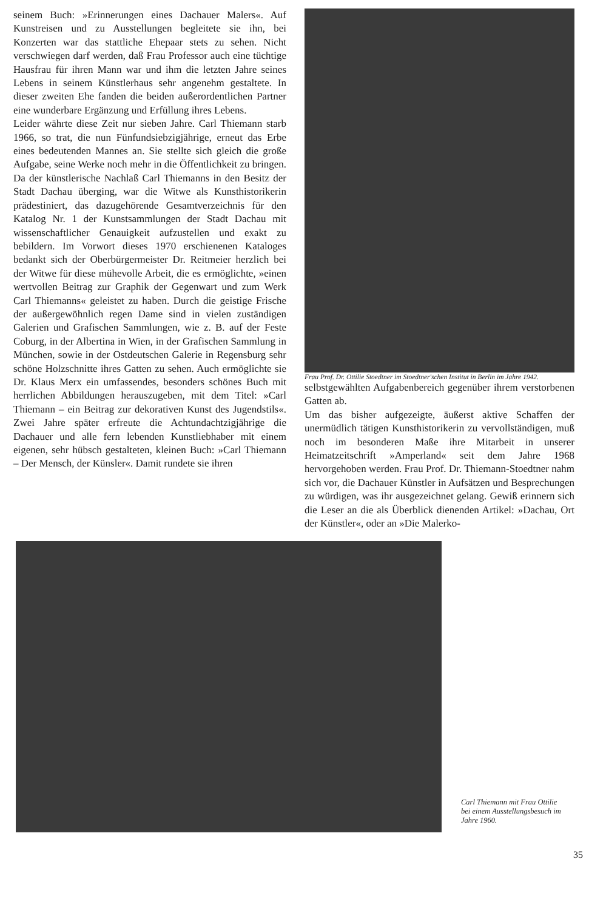seinem Buch: »Erinnerungen eines Dachauer Malers«. Auf Kunstreisen und zu Ausstellungen begleitete sie ihn, bei Konzerten war das stattliche Ehepaar stets zu sehen. Nicht verschwiegen darf werden, daß Frau Professor auch eine tüchtige Hausfrau für ihren Mann war und ihm die letzten Jahre seines Lebens in seinem Künstlerhaus sehr angenehm gestaltete. In dieser zweiten Ehe fanden die beiden außerordentlichen Partner eine wunderbare Ergänzung und Erfüllung ihres Lebens.
Leider währte diese Zeit nur sieben Jahre. Carl Thiemann starb 1966, so trat, die nun Fünfundsiebzigjährige, erneut das Erbe eines bedeutenden Mannes an. Sie stellte sich gleich die große Aufgabe, seine Werke noch mehr in die Öffentlichkeit zu bringen. Da der künstlerische Nachlaß Carl Thiemanns in den Besitz der Stadt Dachau überging, war die Witwe als Kunsthistorikerin prädestiniert, das dazugehörende Gesamtverzeichnis für den Katalog Nr. 1 der Kunstsammlungen der Stadt Dachau mit wissenschaftlicher Genauigkeit aufzustellen und exakt zu bebildern. Im Vorwort dieses 1970 erschienenen Kataloges bedankt sich der Oberbürgermeister Dr. Reitmeier herzlich bei der Witwe für diese mühevolle Arbeit, die es ermöglichte, »einen wertvollen Beitrag zur Graphik der Gegenwart und zum Werk Carl Thiemanns« geleistet zu haben. Durch die geistige Frische der außergewöhnlich regen Dame sind in vielen zuständigen Galerien und Grafischen Sammlungen, wie z. B. auf der Feste Coburg, in der Albertina in Wien, in der Grafischen Sammlung in München, sowie in der Ostdeutschen Galerie in Regensburg sehr schöne Holzschnitte ihres Gatten zu sehen. Auch ermöglichte sie Dr. Klaus Merx ein umfassendes, besonders schönes Buch mit herrlichen Abbildungen herauszugeben, mit dem Titel: »Carl Thiemann – ein Beitrag zur dekorativen Kunst des Jugendstils«. Zwei Jahre später erfreute die Achtundachtzigjährige die Dachauer und alle fern lebenden Kunstliebhaber mit einem eigenen, sehr hübsch gestalteten, kleinen Buch: »Carl Thiemann – Der Mensch, der Künsler«. Damit rundete sie ihren
Frau Prof. Dr. Ottilie Stoedtner im Stoedtner'schen Institut in Berlin im Jahre 1942.
selbstgewählten Aufgabenbereich gegenüber ihrem verstorbenen Gatten ab.
Um das bisher aufgezeigte, äußerst aktive Schaffen der unermüdlich tätigen Kunsthistorikerin zu vervollständigen, muß noch im besonderen Maße ihre Mitarbeit in unserer Heimatzeitschrift »Amperland« seit dem Jahre 1968 hervorgehoben werden. Frau Prof. Dr. Thiemann-Stoedtner nahm sich vor, die Dachauer Künstler in Aufsätzen und Besprechungen zu würdigen, was ihr ausgezeichnet gelang. Gewiß erinnern sich die Leser an die als Überblick dienenden Artikel: »Dachau, Ort der Künstler«, oder an »Die Malerko-
Carl Thiemann mit Frau Ottilie bei einem Ausstellungsbesuch im Jahre 1960.
35